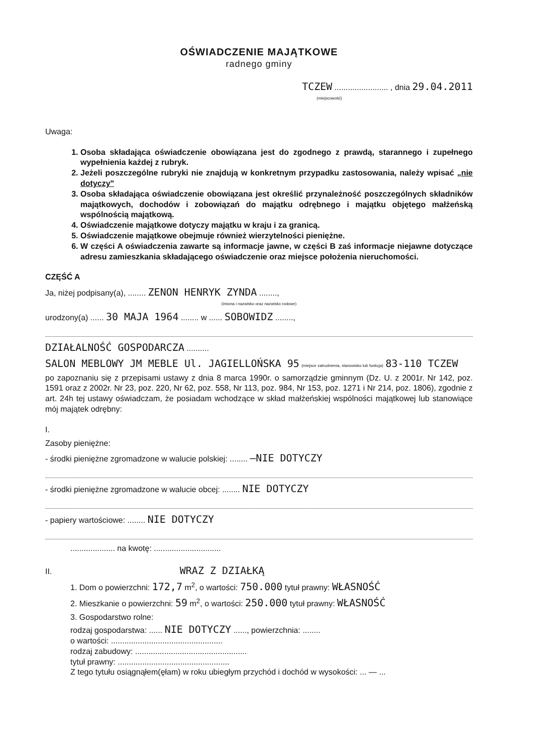OŚWIADCZENIE MAJĄTKOWE
radnego gminy
TCZEW ........................ , dnia 29.04.2011
(miejscowość)
Uwaga:
1. Osoba składająca oświadczenie obowiązana jest do zgodnego z prawdą, starannego i zupełnego wypełnienia każdej z rubryk.
2. Jeżeli poszczególne rubryki nie znajdują w konkretnym przypadku zastosowania, należy wpisać „nie dotyczy"
3. Osoba składająca oświadczenie obowiązana jest określić przynależność poszczególnych składników majątkowych, dochodów i zobowiązań do majątku odrębnego i majątku objętego małżeńską wspólnością majątkową.
4. Oświadczenie majątkowe dotyczy majątku w kraju i za granicą.
5. Oświadczenie majątkowe obejmuje również wierzytelności pieniężne.
6. W części A oświadczenia zawarte są informacje jawne, w części B zaś informacje niejawne dotyczące adresu zamieszkania składającego oświadczenie oraz miejsce położenia nieruchomości.
CZĘŚĆ A
Ja, niżej podpisany(a), ........ ZENON HENRYK ZYNDA ........,
(imiona i nazwisko oraz nazwisko rodowe)
urodzony(a) ...... 30 MAJA 1964 ........ w ...... SOBOWIDZ ........,
DZIAŁALNOŚĆ GOSPODARCZA ..........
SALON MEBLOWY JM MEBLE Ul. JAGIELLOŃSKA 95 (miejsce zatrudnienia, stanowisko lub funkcja) 83-110 TCZEW
po zapoznaniu się z przepisami ustawy z dnia 8 marca 1990r. o samorządzie gminnym (Dz. U. z 2001r. Nr 142, poz. 1591 oraz z 2002r. Nr 23, poz. 220, Nr 62, poz. 558, Nr 113, poz. 984, Nr 153, poz. 1271 i Nr 214, poz. 1806), zgodnie z art. 24h tej ustawy oświadczam, że posiadam wchodzące w skład małżeńskiej wspólności majątkowej lub stanowiące mój majątek odrębny:
I.
Zasoby pieniężne:
- środki pieniężne zgromadzone w walucie polskiej: ........ —NIE DOTYCZY
- środki pieniężne zgromadzone w walucie obcej: ........ NIE DOTYCZY
- papiery wartościowe: ........ NIE DOTYCZY
.................... na kwotę: ..............................
II. WRAZ Z DZIAŁKĄ
1. Dom o powierzchni: 172,7 m<sup>2</sup>, o wartości: 750.000 tytuł prawny: WŁASNOŚĆ
2. Mieszkanie o powierzchni: 59 m<sup>2</sup>, o wartości: 250.000 tytuł prawny: WŁASNOŚĆ
3. Gospodarstwo rolne:
rodzaj gospodarstwa: ...... NIE DOTYCZY ......, powierzchnia: ........
o wartości: ..................................................
rodzaj zabudowy: ..................................................
tytuł prawny: ..................................................
Z tego tytułu osiągnąłem(ęłam) w roku ubiegłym przychód i dochód w wysokości: ... — ...